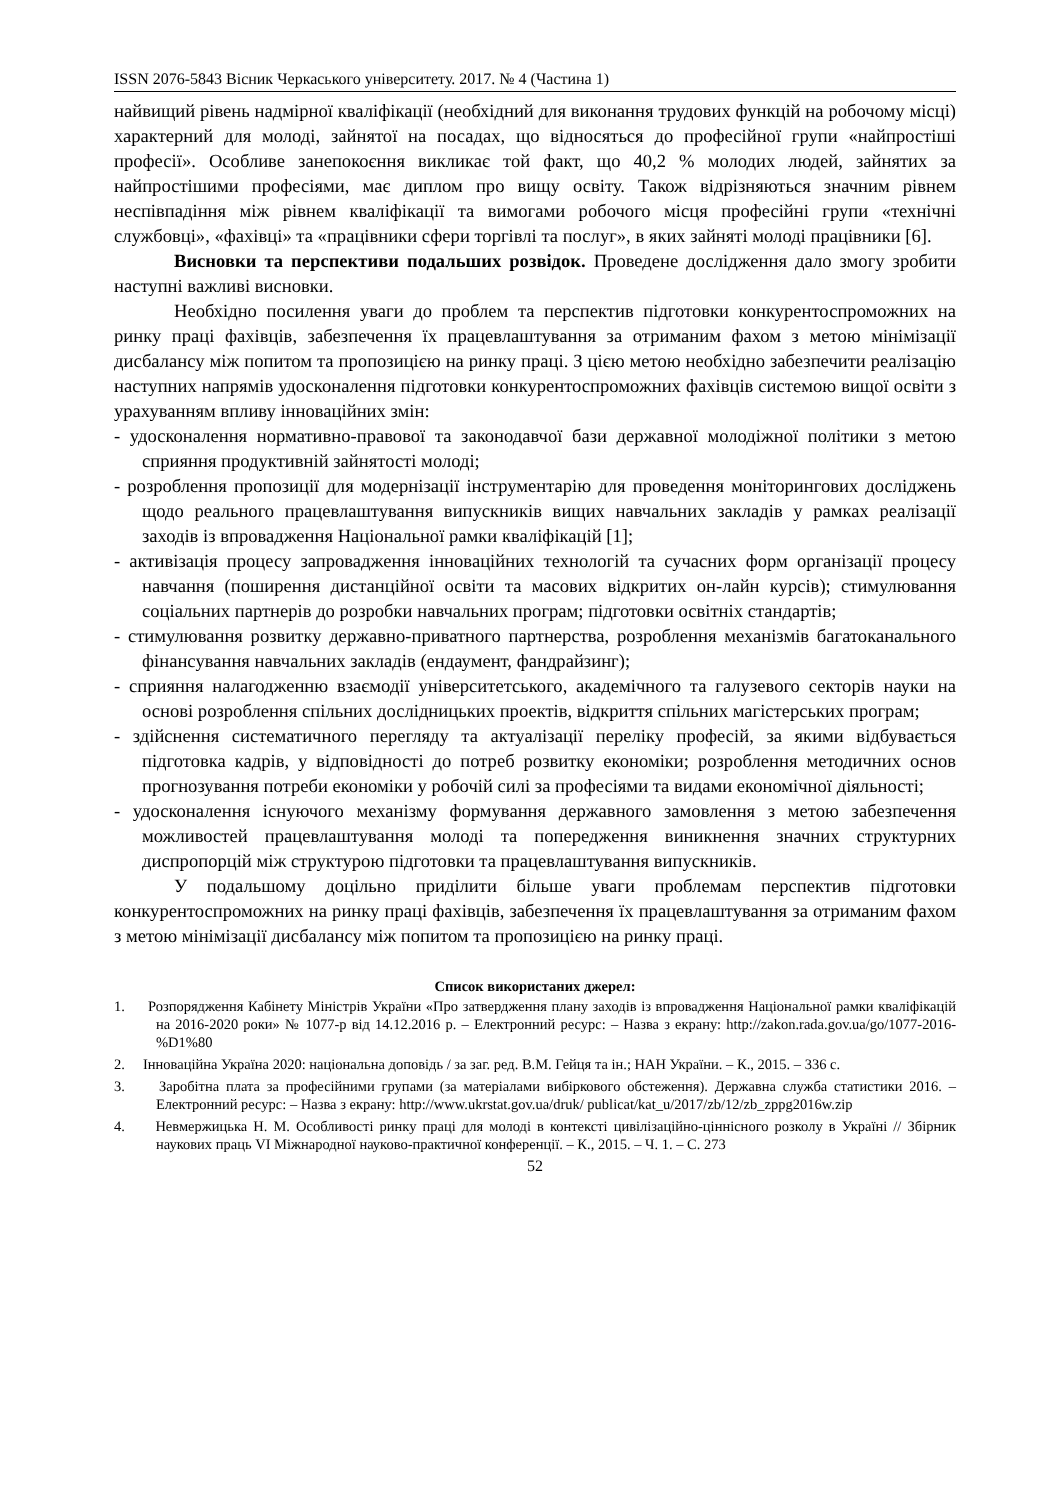ISSN 2076-5843 Вісник Черкаського університету. 2017. № 4 (Частина 1)
найвищий рівень надмірної кваліфікації (необхідний для виконання трудових функцій на робочому місці) характерний для молоді, зайнятої на посадах, що відносяться до професійної групи «найпростіші професії». Особливе занепокоєння викликає той факт, що 40,2 % молодих людей, зайнятих за найпростішими професіями, має диплом про вищу освіту. Також відрізняються значним рівнем неспівпадіння між рівнем кваліфікації та вимогами робочого місця професійні групи «технічні службовці», «фахівці» та «працівники сфери торгівлі та послуг», в яких зайняті молоді працівники [6].
Висновки та перспективи подальших розвідок. Проведене дослідження дало змогу зробити наступні важливі висновки.
Необхідно посилення уваги до проблем та перспектив підготовки конкурентоспроможних на ринку праці фахівців, забезпечення їх працевлаштування за отриманим фахом з метою мінімізації дисбалансу між попитом та пропозицією на ринку праці. З цією метою необхідно забезпечити реалізацію наступних напрямів удосконалення підготовки конкурентоспроможних фахівців системою вищої освіти з урахуванням впливу інноваційних змін:
- удосконалення нормативно-правової та законодавчої бази державної молодіжної політики з метою сприяння продуктивній зайнятості молоді;
- розроблення пропозиції для модернізації інструментарію для проведення моніторингових досліджень щодо реального працевлаштування випускників вищих навчальних закладів у рамках реалізації заходів із впровадження Національної рамки кваліфікацій [1];
- активізація процесу запровадження інноваційних технологій та сучасних форм організації процесу навчання (поширення дистанційної освіти та масових відкритих он-лайн курсів); стимулювання соціальних партнерів до розробки навчальних програм; підготовки освітніх стандартів;
- стимулювання розвитку державно-приватного партнерства, розроблення механізмів багатоканального фінансування навчальних закладів (ендаумент, фандрайзинг);
- сприяння налагодженню взаємодії університетського, академічного та галузевого секторів науки на основі розроблення спільних дослідницьких проектів, відкриття спільних магістерських програм;
- здійснення систематичного перегляду та актуалізації переліку професій, за якими відбувається підготовка кадрів, у відповідності до потреб розвитку економіки; розроблення методичних основ прогнозування потреби економіки у робочій силі за професіями та видами економічної діяльності;
- удосконалення існуючого механізму формування державного замовлення з метою забезпечення можливостей працевлаштування молоді та попередження виникнення значних структурних диспропорцій між структурою підготовки та працевлаштування випускників.
У подальшому доцільно приділити більше уваги проблемам перспектив підготовки конкурентоспроможних на ринку праці фахівців, забезпечення їх працевлаштування за отриманим фахом з метою мінімізації дисбалансу між попитом та пропозицією на ринку праці.
Список використаних джерел:
1. Розпорядження Кабінету Міністрів України «Про затвердження плану заходів із впровадження Національної рамки кваліфікацій на 2016-2020 роки» № 1077-р від 14.12.2016 р. – Електронний ресурс: – Назва з екрану: http://zakon.rada.gov.ua/go/1077-2016-%D1%80
2. Інноваційна Україна 2020: національна доповідь / за заг. ред. В.М. Гейця та ін.; НАН України. – К., 2015. – 336 с.
3. Заробітна плата за професійними групами (за матеріалами вибіркового обстеження). Державна служба статистики 2016. – Електронний ресурс: – Назва з екрану: http://www.ukrstat.gov.ua/druk/ publicat/kat_u/2017/zb/12/zb_zppg2016w.zip
4. Невмержицька Н. М. Особливості ринку праці для молоді в контексті цивілізаційно-ціннісного розколу в Україні // Збірник наукових праць VI Міжнародної науково-практичної конференції. – К., 2015. – Ч. 1. – С. 273
52